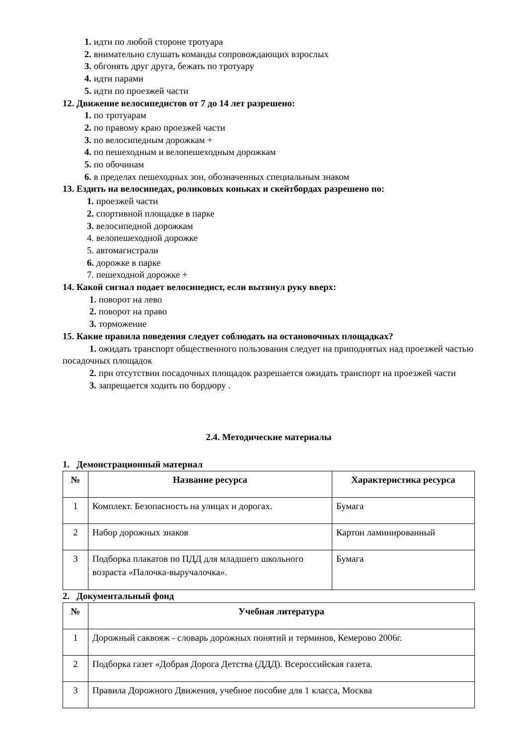1. идти по любой стороне тротуара
2. внимательно слушать команды сопровождающих взрослых
3. обгонять друг друга, бежать по тротуару
4. идти парами
5. идти по проезжей части
12. Движение велосипедистов от 7 до 14 лет разрешено:
1. по тротуарам
2. по правому краю проезжей части
3. по велосипедным дорожкам +
4. по пешеходным и велопешеходным дорожкам
5. по обочинам
6. в пределах пешеходных зон, обозначенных специальным знаком
13. Ездить на велосипедах, роликовых коньках и скейтбордах разрешено по:
1. проезжей части
2. спортивной площадке в парке
3. велосипедной дорожкам
4. велопешеходной дорожке
5. автомагистрали
6. дорожке в парке
7. пешеходной дорожке +
14. Какой сигнал подает велосипедист, если вытянул руку вверх:
1. поворот на лево
2. поворот на право
3. торможение
15. Какие правила поведения следует соблюдать на остановочных площадках?
1. ожидать транспорт общественного пользования следует на приподнятых над проезжей частью посадочных площадок
2. при отсутствии посадочных площадок разрешается ожидать транспорт на проезжей части
3. запрещается ходить по бордюру .
2.4. Методические материалы
1. Демонстрационный материал
| № | Название ресурса | Характеристика ресурса |
| --- | --- | --- |
| 1 | Комплект. Безопасность на улицах и дорогах. | Бумага |
| 2 | Набор дорожных знаков | Картон ламинированный |
| 3 | Подборка плакатов по ПДД для младшего школьного возраста «Палочка-выручалочка». | Бумага |
2. Документальный фонд
| № | Учебная литература |
| --- | --- |
| 1 | Дорожный саквояж - словарь дорожных понятий и терминов, Кемерово 2006г. |
| 2 | Подборка газет «Добрая Дорога Детства (ДДД). Всероссийская газета. |
| 3 | Правила Дорожного Движения, учебное пособие для 1 класса, Москва |